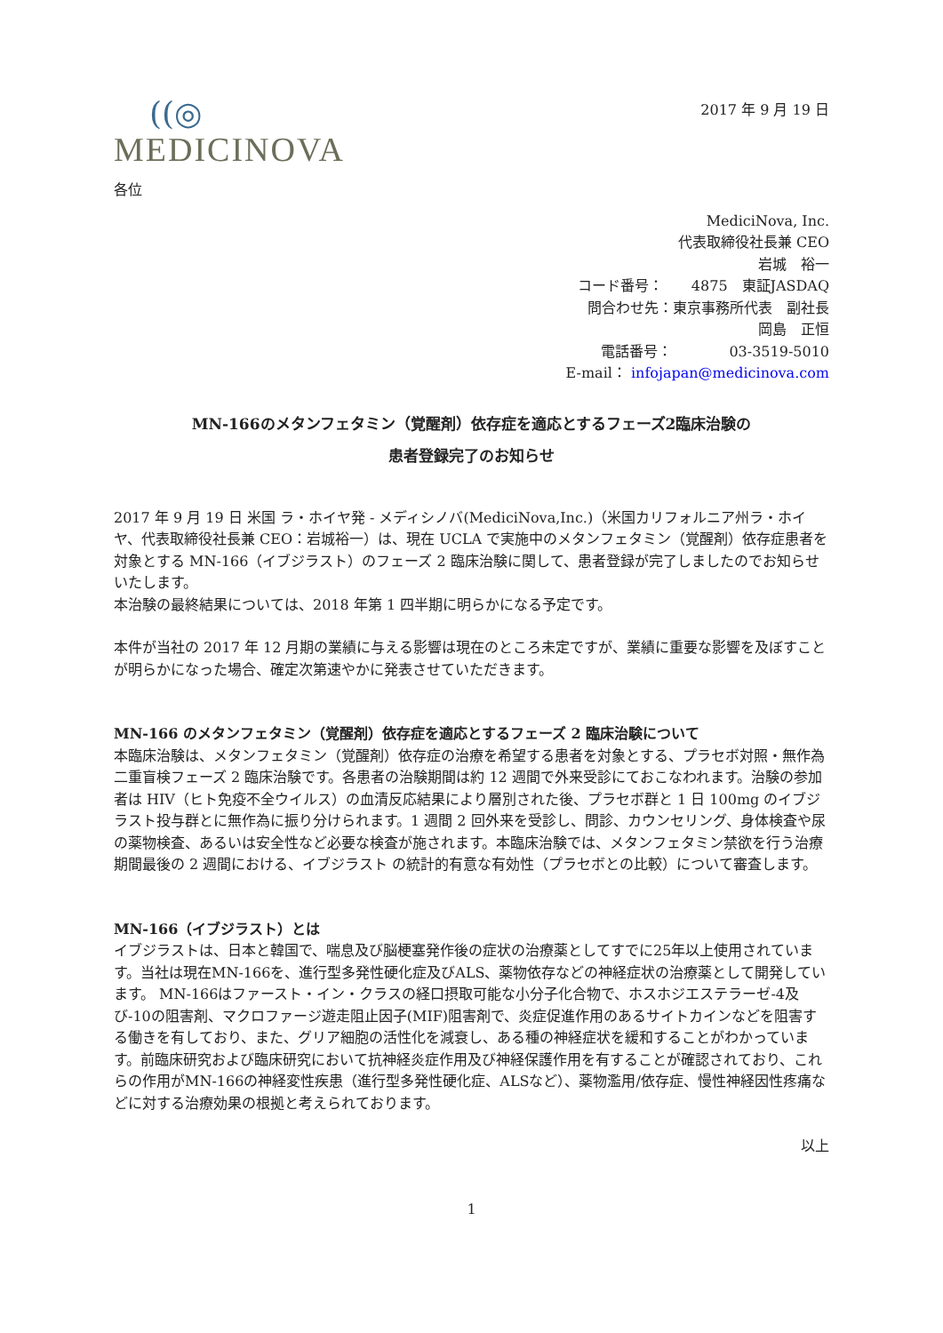((◎
MEDICINOVA
2017 年 9 月 19 日
各位
MediciNova, Inc.
代表取締役社長兼 CEO
岩城　裕一
コード番号：　　4875　東証JASDAQ
問合わせ先：東京事務所代表　副社長
岡島　正恒
電話番号：　　　　03-3519-5010
E-mail： infojapan@medicinova.com
MN-166のメタンフェタミン（覚醒剤）依存症を適応とするフェーズ2臨床治験の
患者登録完了のお知らせ
2017 年 9 月 19 日 米国 ラ・ホイヤ発 - メディシノバ(MediciNova,Inc.)（米国カリフォルニア州ラ・ホイヤ、代表取締役社長兼 CEO：岩城裕一）は、現在 UCLA で実施中のメタンフェタミン（覚醒剤）依存症患者を対象とする MN-166（イブジラスト）のフェーズ 2 臨床治験に関して、患者登録が完了しましたのでお知らせいたします。
本治験の最終結果については、2018 年第 1 四半期に明らかになる予定です。
本件が当社の 2017 年 12 月期の業績に与える影響は現在のところ未定ですが、業績に重要な影響を及ぼすことが明らかになった場合、確定次第速やかに発表させていただきます。
MN-166 のメタンフェタミン（覚醒剤）依存症を適応とするフェーズ 2 臨床治験について
本臨床治験は、メタンフェタミン（覚醒剤）依存症の治療を希望する患者を対象とする、プラセボ対照・無作為二重盲検フェーズ 2 臨床治験です。各患者の治験期間は約 12 週間で外来受診にておこなわれます。治験の参加者は HIV（ヒト免疫不全ウイルス）の血清反応結果により層別された後、プラセボ群と 1 日 100mg のイブジラスト投与群とに無作為に振り分けられます。1 週間 2 回外来を受診し、問診、カウンセリング、身体検査や尿の薬物検査、あるいは安全性など必要な検査が施されます。本臨床治験では、メタンフェタミン禁欲を行う治療期間最後の 2 週間における、イブジラスト の統計的有意な有効性（プラセボとの比較）について審査します。
MN-166（イブジラスト）とは
イブジラストは、日本と韓国で、喘息及び脳梗塞発作後の症状の治療薬としてすでに25年以上使用されています。当社は現在MN-166を、進行型多発性硬化症及びALS、薬物依存などの神経症状の治療薬として開発しています。 MN-166はファースト・イン・クラスの経口摂取可能な小分子化合物で、ホスホジエステラーゼ-4及び-10の阻害剤、マクロファージ遊走阻止因子(MIF)阻害剤で、炎症促進作用のあるサイトカインなどを阻害する働きを有しており、また、グリア細胞の活性化を減衰し、ある種の神経症状を緩和することがわかっています。前臨床研究および臨床研究において抗神経炎症作用及び神経保護作用を有することが確認されており、これらの作用がMN-166の神経変性疾患（進行型多発性硬化症、ALSなど）、薬物濫用/依存症、慢性神経因性疼痛などに対する治療効果の根拠と考えられております。
以上
1